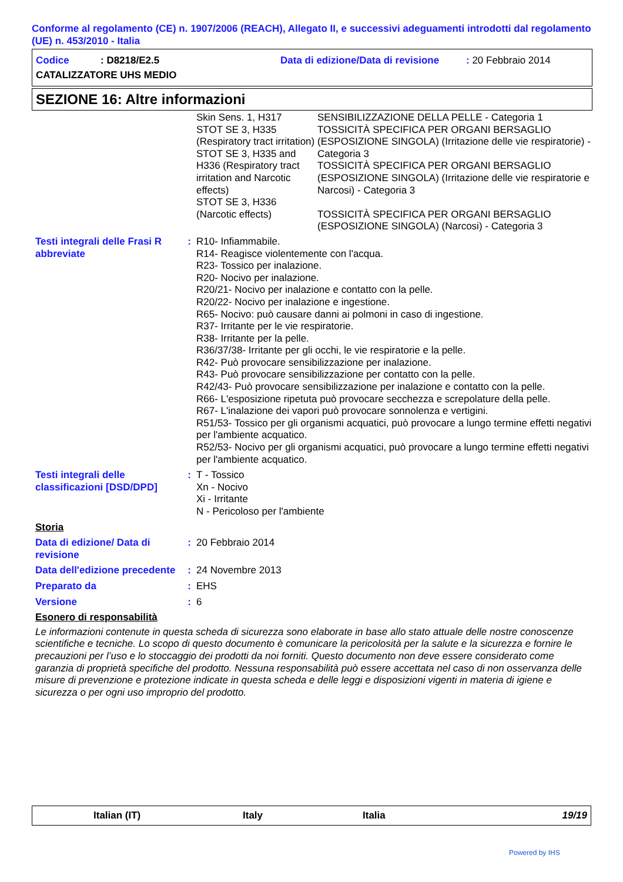Conforme al regolamento (CE) n. 1907/2006 (REACH), Allegato II, e successivi adeguamenti introdotti dal regolamento (UE) n. 453/2010 - Italia
Codice: D8218/E2.5 Data di edizione/Data di revisione: 20 Febbraio 2014
CATALIZZATORE UHS MEDIO
SEZIONE 16: Altre informazioni
| | | Skin Sens. 1, H317 STOT SE 3, H335 (Respiratory tract irritation) STOT SE 3, H335 and H336 (Respiratory tract irritation and Narcotic effects) STOT SE 3, H336 (Narcotic effects) | SENSIBILIZZAZIONE DELLA PELLE - Categoria 1 TOSSICITÀ SPECIFICA PER ORGANI BERSAGLIO (ESPOSIZIONE SINGOLA) (Irritazione delle vie respiratorie) - Categoria 3 TOSSICITÀ SPECIFICA PER ORGANI BERSAGLIO (ESPOSIZIONE SINGOLA) (Irritazione delle vie respiratorie e Narcosi) - Categoria 3 TOSSICITÀ SPECIFICA PER ORGANI BERSAGLIO (ESPOSIZIONE SINGOLA) (Narcosi) - Categoria 3 |
| Testi integrali delle Frasi R abbreviate | : | R10- Infiammabile. R14- Reagisce violentemente con l'acqua. R23- Tossico per inalazione. R20- Nocivo per inalazione. R20/21- Nocivo per inalazione e contatto con la pelle. R20/22- Nocivo per inalazione e ingestione. R65- Nocivo: può causare danni ai polmoni in caso di ingestione. R37- Irritante per le vie respiratorie. R38- Irritante per la pelle. R36/37/38- Irritante per gli occhi, le vie respiratorie e la pelle. R42- Può provocare sensibilizzazione per inalazione. R43- Può provocare sensibilizzazione per contatto con la pelle. R42/43- Può provocare sensibilizzazione per inalazione e contatto con la pelle. R66- L'esposizione ripetuta può provocare secchezza e screpolature della pelle. R67- L'inalazione dei vapori può provocare sonnolenza e vertigini. R51/53- Tossico per gli organismi acquatici, può provocare a lungo termine effetti negativi per l'ambiente acquatico. R52/53- Nocivo per gli organismi acquatici, può provocare a lungo termine effetti negativi per l'ambiente acquatico. |
| Testi integrali delle classificazioni [DSD/DPD] | : | T - Tossico Xn - Nocivo Xi - Irritante N - Pericoloso per l'ambiente |
| Storia | | |
| Data di edizione/ Data di revisione | : | 20 Febbraio 2014 |
| Data dell'edizione precedente | : | 24 Novembre 2013 |
| Preparato da | : | EHS |
| Versione | : | 6 |
| Esonero di responsabilità | | |
Le informazioni contenute in questa scheda di sicurezza sono elaborate in base allo stato attuale delle nostre conoscenze scientifiche e tecniche. Lo scopo di questo documento è comunicare la pericolosità per la salute e la sicurezza e fornire le precauzioni per l’uso e lo stoccaggio dei prodotti da noi forniti. Questo documento non deve essere considerato come garanzia di proprietà specifiche del prodotto. Nessuna responsabilità può essere accettata nel caso di non osservanza delle misure di prevenzione e protezione indicate in questa scheda e delle leggi e disposizioni vigenti in materia di igiene e sicurezza o per ogni uso improprio del prodotto.
Italian (IT) Italy Italia 19/19
Powered by IHS